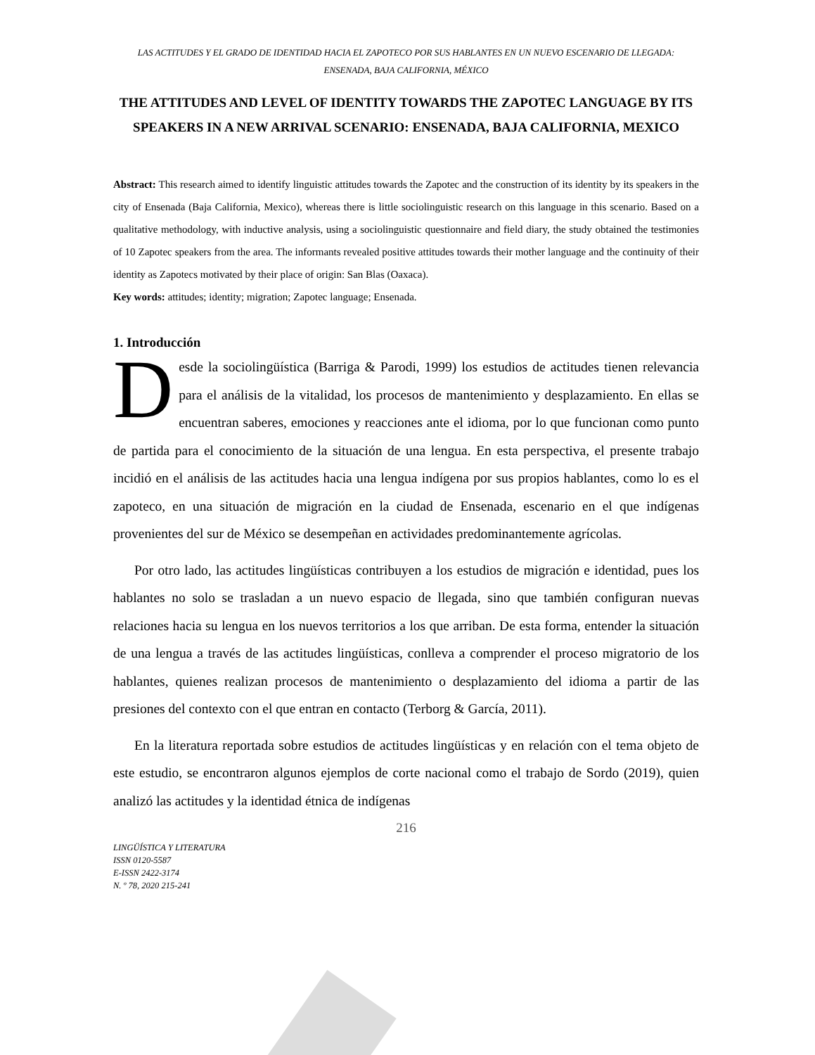LAS ACTITUDES Y EL GRADO DE IDENTIDAD HACIA EL ZAPOTECO POR SUS HABLANTES EN UN NUEVO ESCENARIO DE LLEGADA: ENSENADA, BAJA CALIFORNIA, MÉXICO
THE ATTITUDES AND LEVEL OF IDENTITY TOWARDS THE ZAPOTEC LANGUAGE BY ITS SPEAKERS IN A NEW ARRIVAL SCENARIO: ENSENADA, BAJA CALIFORNIA, MEXICO
Abstract: This research aimed to identify linguistic attitudes towards the Zapotec and the construction of its identity by its speakers in the city of Ensenada (Baja California, Mexico), whereas there is little sociolinguistic research on this language in this scenario. Based on a qualitative methodology, with inductive analysis, using a sociolinguistic questionnaire and field diary, the study obtained the testimonies of 10 Zapotec speakers from the area. The informants revealed positive attitudes towards their mother language and the continuity of their identity as Zapotecs motivated by their place of origin: San Blas (Oaxaca).
Key words: attitudes; identity; migration; Zapotec language; Ensenada.
1. Introducción
Desde la sociolingüística (Barriga & Parodi, 1999) los estudios de actitudes tienen relevancia para el análisis de la vitalidad, los procesos de mantenimiento y desplazamiento. En ellas se encuentran saberes, emociones y reacciones ante el idioma, por lo que funcionan como punto de partida para el conocimiento de la situación de una lengua. En esta perspectiva, el presente trabajo incidió en el análisis de las actitudes hacia una lengua indígena por sus propios hablantes, como lo es el zapoteco, en una situación de migración en la ciudad de Ensenada, escenario en el que indígenas provenientes del sur de México se desempeñan en actividades predominantemente agrícolas.
Por otro lado, las actitudes lingüísticas contribuyen a los estudios de migración e identidad, pues los hablantes no solo se trasladan a un nuevo espacio de llegada, sino que también configuran nuevas relaciones hacia su lengua en los nuevos territorios a los que arriban. De esta forma, entender la situación de una lengua a través de las actitudes lingüísticas, conlleva a comprender el proceso migratorio de los hablantes, quienes realizan procesos de mantenimiento o desplazamiento del idioma a partir de las presiones del contexto con el que entran en contacto (Terborg & García, 2011).
En la literatura reportada sobre estudios de actitudes lingüísticas y en relación con el tema objeto de este estudio, se encontraron algunos ejemplos de corte nacional como el trabajo de Sordo (2019), quien analizó las actitudes y la identidad étnica de indígenas
216
LINGÜÍSTICA Y LITERATURA
ISSN 0120-5587
E-ISSN 2422-3174
N. º 78, 2020 215-241